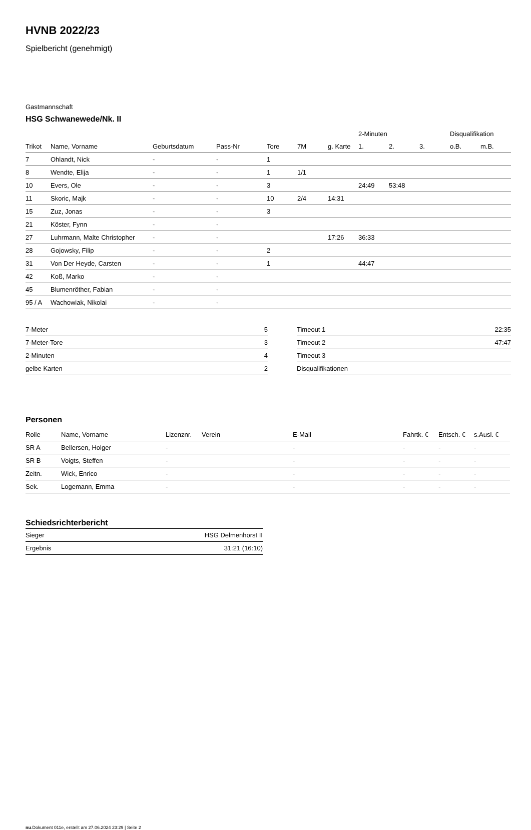HVNB 2022/23
Spielbericht (genehmigt)
Gastmannschaft
HSG Schwanewede/Nk. II
| | | | | | | | 2-Minuten | | | Disqualifikation | |
| --- | --- | --- | --- | --- | --- | --- | --- | --- | --- | --- | --- |
| Trikot | Name, Vorname | Geburtsdatum | Pass-Nr | Tore | 7M | g. Karte | 1. | 2. | 3. | o.B. | m.B. |
| 7 | Ohlandt, Nick | - | - | 1 | | | | | | | |
| 8 | Wendte, Elija | - | - | 1 | 1/1 | | | | | | |
| 10 | Evers, Ole | - | - | 3 | | | 24:49 | 53:48 | | | |
| 11 | Skoric, Majk | - | - | 10 | 2/4 | 14:31 | | | | | |
| 15 | Zuz, Jonas | - | - | 3 | | | | | | | |
| 21 | Köster, Fynn | - | - | | | | | | | | |
| 27 | Luhrmann, Malte Christopher | - | - | | | 17:26 | 36:33 | | | | |
| 28 | Gojowsky, Filip | - | - | 2 | | | | | | | |
| 31 | Von Der Heyde, Carsten | - | - | 1 | | | 44:47 | | | | |
| 42 | Koß, Marko | - | - | | | | | | | | |
| 45 | Blumenröther, Fabian | - | - | | | | | | | | |
| 95 / A | Wachowiak, Nikolai | - | - | | | | | | | | |
| 7-Meter | 5 |
| 7-Meter-Tore | 3 |
| 2-Minuten | 4 |
| gelbe Karten | 2 |
| Timeout 1 | 22:35 |
| Timeout 2 | 47:47 |
| Timeout 3 | |
| Disqualifikationen | |
Personen
| Rolle | Name, Vorname | Lizenznr. | Verein | E-Mail | Fahrtk. € | Entsch. € | s.Ausl. € |
| --- | --- | --- | --- | --- | --- | --- | --- |
| SR A | Bellersen, Holger | - | | - | - | - | - |
| SR B | Voigts, Steffen | - | | - | - | - | - |
| Zeitn. | Wick, Enrico | - | | - | - | - | - |
| Sek. | Logemann, Emma | - | | - | - | - | - |
Schiedsrichterbericht
| Sieger | HSG Delmenhorst II |
| Ergebnis | 31:21 (16:10) |
nu.Dokument 011e, erstellt am 27.06.2024 23:29 | Seite 2